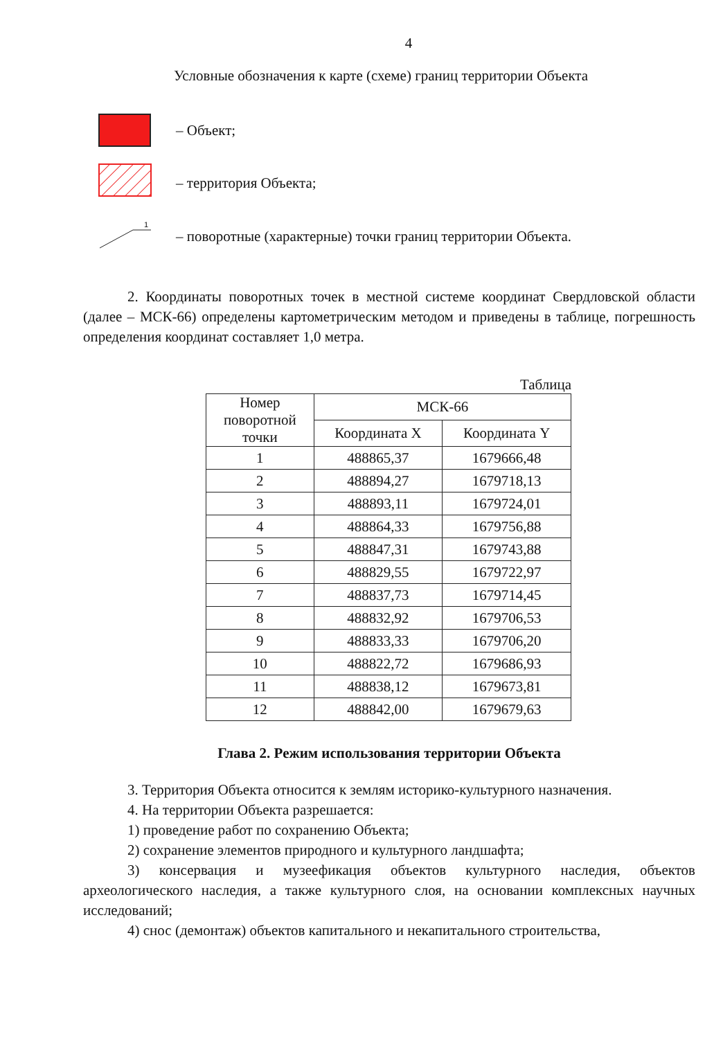4
Условные обозначения к карте (схеме) границ территории Объекта
– Объект;
– территория Объекта;
1
– поворотные (характерные) точки границ территории Объекта.
2. Координаты поворотных точек в местной системе координат Свердловской области (далее – МСК-66) определены картометрическим методом и приведены в таблице, погрешность определения координат составляет 1,0 метра.
Таблица
| Номер поворотной точки | МСК-66 | |
| --- | --- | --- |
| | Координата X | Координата Y |
| 1 | 488865,37 | 1679666,48 |
| 2 | 488894,27 | 1679718,13 |
| 3 | 488893,11 | 1679724,01 |
| 4 | 488864,33 | 1679756,88 |
| 5 | 488847,31 | 1679743,88 |
| 6 | 488829,55 | 1679722,97 |
| 7 | 488837,73 | 1679714,45 |
| 8 | 488832,92 | 1679706,53 |
| 9 | 488833,33 | 1679706,20 |
| 10 | 488822,72 | 1679686,93 |
| 11 | 488838,12 | 1679673,81 |
| 12 | 488842,00 | 1679679,63 |
Глава 2. Режим использования территории Объекта
3. Территория Объекта относится к землям историко-культурного назначения.
4. На территории Объекта разрешается:
1) проведение работ по сохранению Объекта;
2) сохранение элементов природного и культурного ландшафта;
3) консервация и музеефикация объектов культурного наследия, объектов археологического наследия, а также культурного слоя, на основании комплексных научных исследований;
4) снос (демонтаж) объектов капитального и некапитального строительства,